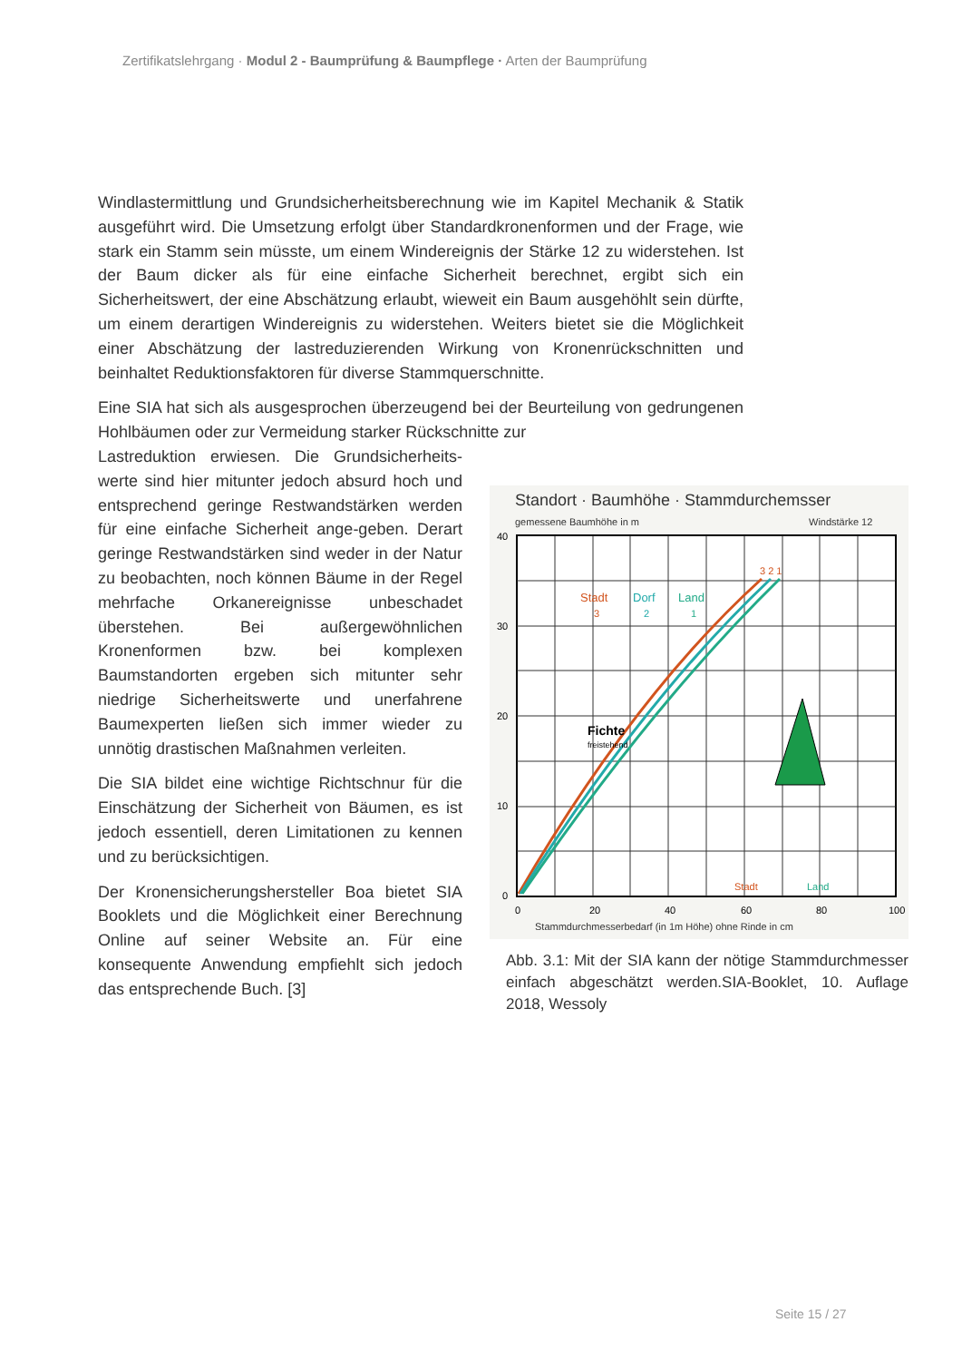Zertifikatslehrgang · Modul 2 - Baumprüfung & Baumpflege · Arten der Baumprüfung
Windlastermittlung und Grundsicherheitsberechnung wie im Kapitel Mechanik & Statik ausgeführt wird. Die Umsetzung erfolgt über Standardkronenformen und der Frage, wie stark ein Stamm sein müsste, um einem Windereignis der Stärke 12 zu widerstehen. Ist der Baum dicker als für eine einfache Sicherheit berechnet, ergibt sich ein Sicherheitswert, der eine Abschätzung erlaubt, wieweit ein Baum ausgehöhlt sein dürfte, um einem derartigen Windereignis zu widerstehen. Weiters bietet sie die Möglichkeit einer Abschätzung der lastreduzierenden Wirkung von Kronenrückschnitten und beinhaltet Reduktionsfaktoren für diverse Stammquerschnitte.
Eine SIA hat sich als ausgesprochen überzeugend bei der Beurteilung von gedrungenen Hohlbäumen oder zur Vermeidung starker Rückschnitte zur
Lastreduktion erwiesen. Die Grundsicherheits-werte sind hier mitunter jedoch absurd hoch und entsprechend geringe Restwandstärken werden für eine einfache Sicherheit ange-geben. Derart geringe Restwandstärken sind weder in der Natur zu beobachten, noch können Bäume in der Regel mehrfache Orkanereignisse unbeschadet überstehen. Bei außergewöhnlichen Kronenformen bzw. bei komplexen Baumstandorten ergeben sich mitunter sehr niedrige Sicherheitswerte und unerfahrene Baumexperten ließen sich immer wieder zu unnötig drastischen Maßnahmen verleiten.
Die SIA bildet eine wichtige Richtschnur für die Einschätzung der Sicherheit von Bäumen, es ist jedoch essentiell, deren Limitationen zu kennen und zu berücksichtigen.
Der Kronensicherungshersteller Boa bietet SIA Booklets und die Möglichkeit einer Berechnung Online auf seiner Website an. Für eine konsequente Anwendung empfiehlt sich jedoch das entsprechende Buch. [3]
Standort · Baumhöhe · Stammdurchemsser
gemessene Baumhöhe in m
Windstärke 12
Stadt
3
Dorf
2
Land
1
3 2 1
Fichte
freistehend
Stadt
Land
40
30
20
10
0
0
20
40
60
80
100
Stammdurchmesserbedarf (in 1m Höhe) ohne Rinde in cm
Abb. 3.1: Mit der SIA kann der nötige Stammdurchmesser einfach abgeschätzt werden.SIA-Booklet, 10. Auflage 2018, Wessoly
Seite 15 / 27